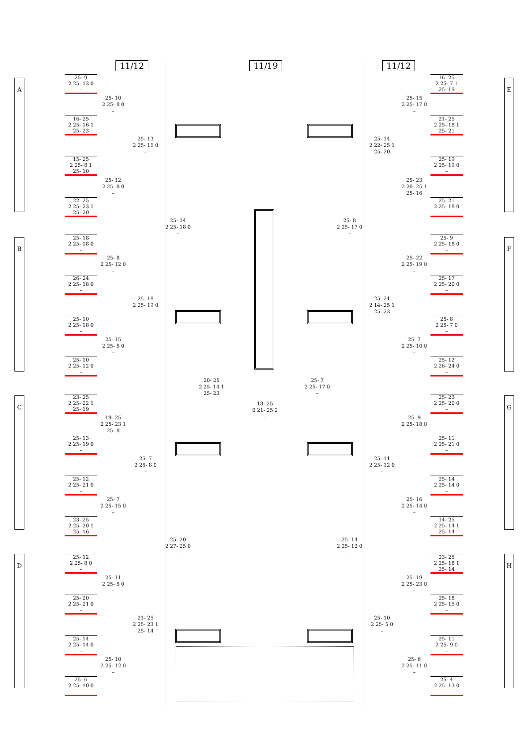11/12 11/19 11/12
A
B
C
D
25- 9
2 25- 13 0
–
16- 25
2 25- 16 1
25- 23
15- 25
2 25- 8 1
25- 10
22- 25
2 25- 23 1
25- 20
25- 18
2 25- 18 0
–
26- 24
2 25- 18 0
–
25- 10
2 25- 18 0
–
25- 10
2 25- 12 0
–
23- 25
2 25- 22 1
25- 19
25- 13
2 25- 19 0
–
25- 12
2 25- 21 0
–
23- 25
2 25- 20 1
25- 16
25- 12
2 25- 8 0
–
25- 20
2 25- 21 0
–
25- 14
2 25- 14 0
–
25- 6
2 25- 10 0
–
25- 10
2 25- 8 0
–
25- 12
2 25- 8 0
–
25- 8
2 25- 12 0
–
25- 15
2 25- 5 0
–
19- 25
2 25- 23 1
25- 8
25- 7
2 25- 15 0
–
25- 11
2 25- 5 0
–
25- 10
2 25- 12 0
–
25- 13
2 25- 16 0
–
25- 18
2 25- 19 0
–
25- 7
2 25- 8 0
–
21- 25
2 25- 23 1
25- 14
25- 14
2 25- 18 0
–
25- 20
2 27- 25 0
–
20- 25
2 25- 14 1
25- 23
18- 25
0 21- 25 2
–
25- 7
2 25- 17 0
–
25- 8
2 25- 17 0
–
25- 14
2 25- 12 0
–
25- 14
2 22- 25 1
25- 20
25- 21
2 14- 25 1
25- 23
25- 11
2 25- 12 0
–
25- 10
2 25- 5 0
–
25- 15
2 25- 17 0
–
25- 23
2 20- 25 1
25- 16
25- 22
2 25- 19 0
–
25- 7
2 25- 10 0
–
25- 9
2 25- 18 0
–
25- 16
2 25- 14 0
–
25- 19
2 25- 23 0
–
25- 6
2 25- 11 0
–
16- 25
2 25- 7 1
25- 19
21- 25
2 25- 18 1
25- 21
25- 19
2 25- 19 0
–
25- 21
2 25- 18 0
–
25- 9
2 25- 18 0
–
25- 17
2 25- 20 0
–
25- 8
2 25- 7 0
–
25- 12
2 26- 24 0
–
25- 23
2 25- 20 0
–
25- 11
2 25- 21 0
–
25- 14
2 25- 14 0
–
14- 25
2 25- 14 1
25- 14
23- 25
2 25- 18 1
25- 14
25- 18
2 25- 15 0
–
25- 11
2 25- 9 0
–
25- 4
2 25- 13 0
–
E
F
G
H